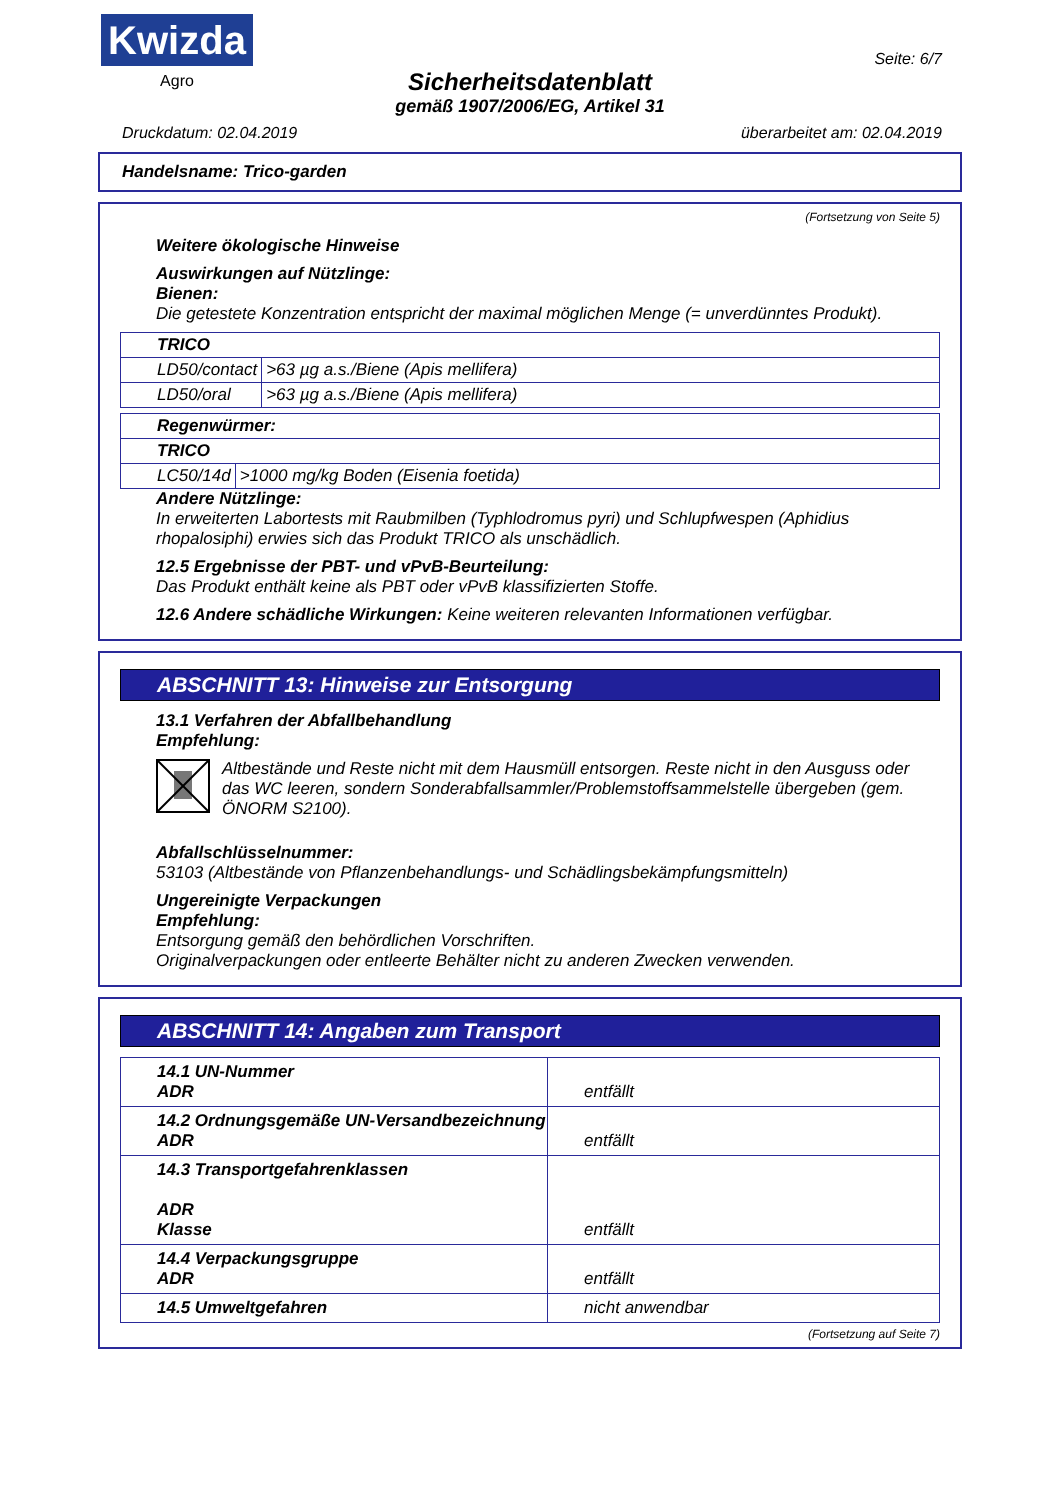Kwizda
Agro
Seite: 6/7
Sicherheitsdatenblatt
gemäß 1907/2006/EG, Artikel 31
Druckdatum: 02.04.2019 überarbeitet am: 02.04.2019
Handelsname: Trico-garden
(Fortsetzung von Seite 5)
Weitere ökologische Hinweise
Auswirkungen auf Nützlinge:
Bienen:
Die getestete Konzentration entspricht der maximal möglichen Menge (= unverdünntes Produkt).
| TRICO | |
| LD50/contact | >63 µg a.s./Biene (Apis mellifera) |
| LD50/oral | >63 µg a.s./Biene (Apis mellifera) |
| Regenwürmer: | |
| TRICO | |
| LC50/14d | >1000 mg/kg Boden (Eisenia foetida) |
Andere Nützlinge:
In erweiterten Labortests mit Raubmilben (Typhlodromus pyri) und Schlupfwespen (Aphidius rhopalosiphi) erwies sich das Produkt TRICO als unschädlich.
12.5 Ergebnisse der PBT- und vPvB-Beurteilung:
Das Produkt enthält keine als PBT oder vPvB klassifizierten Stoffe.
12.6 Andere schädliche Wirkungen: Keine weiteren relevanten Informationen verfügbar.
ABSCHNITT 13: Hinweise zur Entsorgung
13.1 Verfahren der Abfallbehandlung
Empfehlung:
Altbestände und Reste nicht mit dem Hausmüll entsorgen. Reste nicht in den Ausguss oder das WC leeren, sondern Sonderabfallsammler/Problemstoffsammelstelle übergeben (gem. ÖNORM S2100).
Abfallschlüsselnummer:
53103 (Altbestände von Pflanzenbehandlungs- und Schädlingsbekämpfungsmitteln)
Ungereinigte Verpackungen
Empfehlung:
Entsorgung gemäß den behördlichen Vorschriften.
Originalverpackungen oder entleerte Behälter nicht zu anderen Zwecken verwenden.
ABSCHNITT 14: Angaben zum Transport
| 14.1 UN-Nummer ADR | entfällt |
| 14.2 Ordnungsgemäße UN-Versandbezeichnung ADR | entfällt |
| 14.3 Transportgefahrenklassen ADR Klasse | entfällt |
| 14.4 Verpackungsgruppe ADR | entfällt |
| 14.5 Umweltgefahren | nicht anwendbar |
(Fortsetzung auf Seite 7)